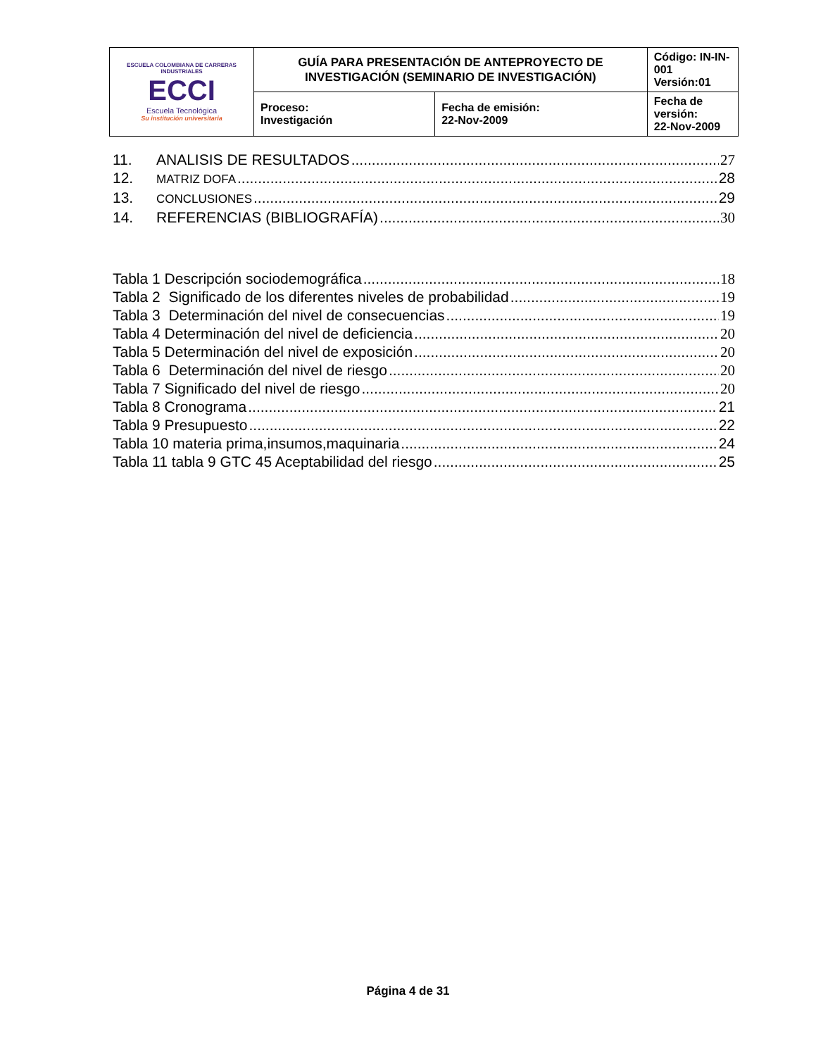| ESCUELA COLOMBIANA DE CARRERAS INDUSTRIALES ECCI Escuela Tecnológica Su institución universitaria | GUÍA PARA PRESENTACIÓN DE ANTEPROYECTO DE INVESTIGACIÓN (SEMINARIO DE INVESTIGACIÓN) | | Código: IN-IN-001 Versión:01 |
| | Proceso: Investigación | Fecha de emisión: 22-Nov-2009 | Fecha de versión: 22-Nov-2009 |
11. ANALISIS DE RESULTADOS 27
12. MATRIZ DOFA 28
13. CONCLUSIONES 29
14. REFERENCIAS (BIBLIOGRAFÍA) 30
Tabla 1 Descripción sociodemográfica 18
Tabla 2 Significado de los diferentes niveles de probabilidad 19
Tabla 3 Determinación del nivel de consecuencias 19
Tabla 4 Determinación del nivel de deficiencia 20
Tabla 5 Determinación del nivel de exposición 20
Tabla 6 Determinación del nivel de riesgo 20
Tabla 7 Significado del nivel de riesgo 20
Tabla 8 Cronograma 21
Tabla 9 Presupuesto 22
Tabla 10 materia prima,insumos,maquinaria 24
Tabla 11 tabla 9 GTC 45 Aceptabilidad del riesgo 25
Página 4 de 31